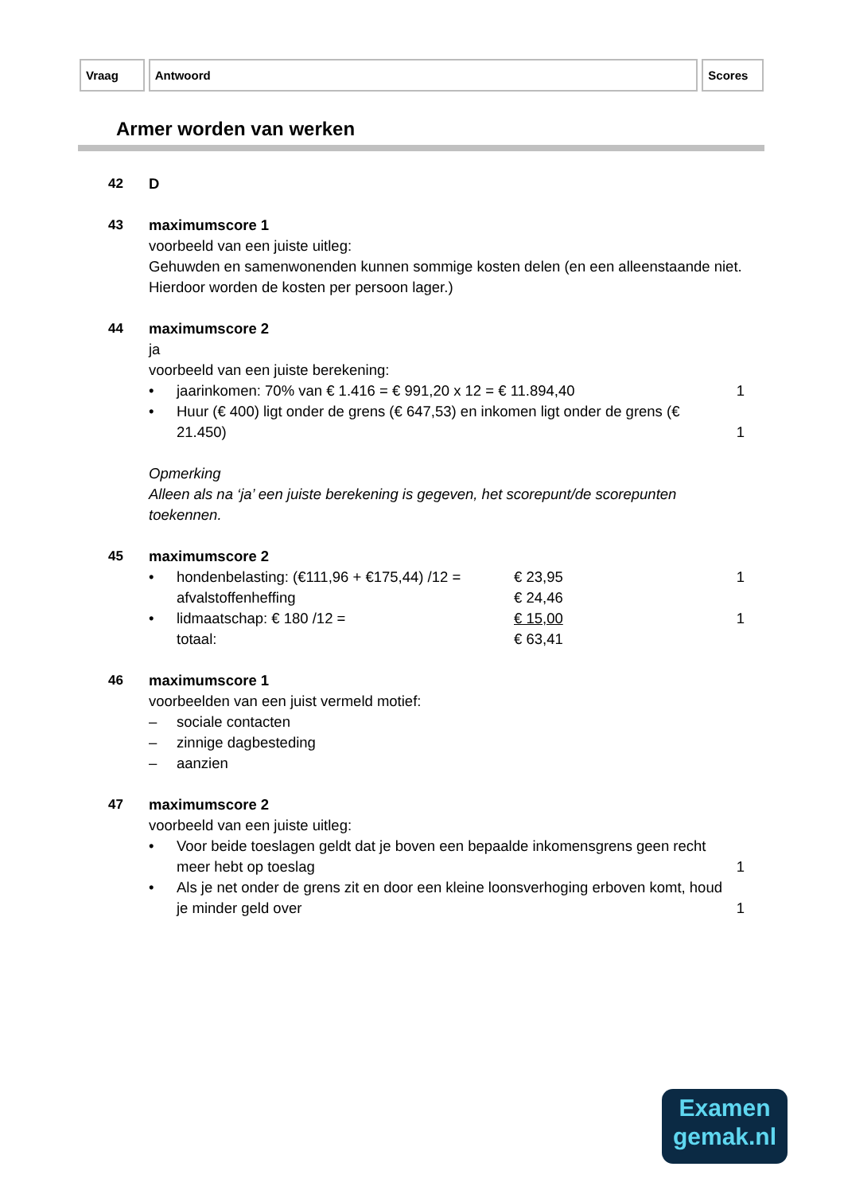Vraag Antwoord Scores
Armer worden van werken
42 D
43 maximumscore 1
voorbeeld van een juiste uitleg:
Gehuwden en samenwonenden kunnen sommige kosten delen (en een alleenstaande niet. Hierdoor worden de kosten per persoon lager.)
44 maximumscore 2
ja
voorbeeld van een juiste berekening:
• jaarinkomen: 70% van € 1.416 = € 991,20 x 12 = € 11.894,40
1
• Huur (€ 400) ligt onder de grens (€ 647,53) en inkomen ligt onder de grens (€ 21.450)
1
Opmerking
Alleen als na ‘ja’ een juiste berekening is gegeven, het scorepunt/de scorepunten toekennen.
45 maximumscore 2
• hondenbelasting: (€111,96 + €175,44) /12 =
€ 23,95 1
afvalstoffenheffing € 24,46
• lidmaatschap: € 180 /12 = € 15,00 1
totaal: € 63,41
46 maximumscore 1
voorbeelden van een juist vermeld motief:
– sociale contacten
– zinnige dagbesteding
– aanzien
47 maximumscore 2
voorbeeld van een juiste uitleg:
• Voor beide toeslagen geldt dat je boven een bepaalde inkomensgrens geen recht meer hebt op toeslag
1
• Als je net onder de grens zit en door een kleine loonsverhoging erboven komt, houd je minder geld over
1
Examen
gemak.nl